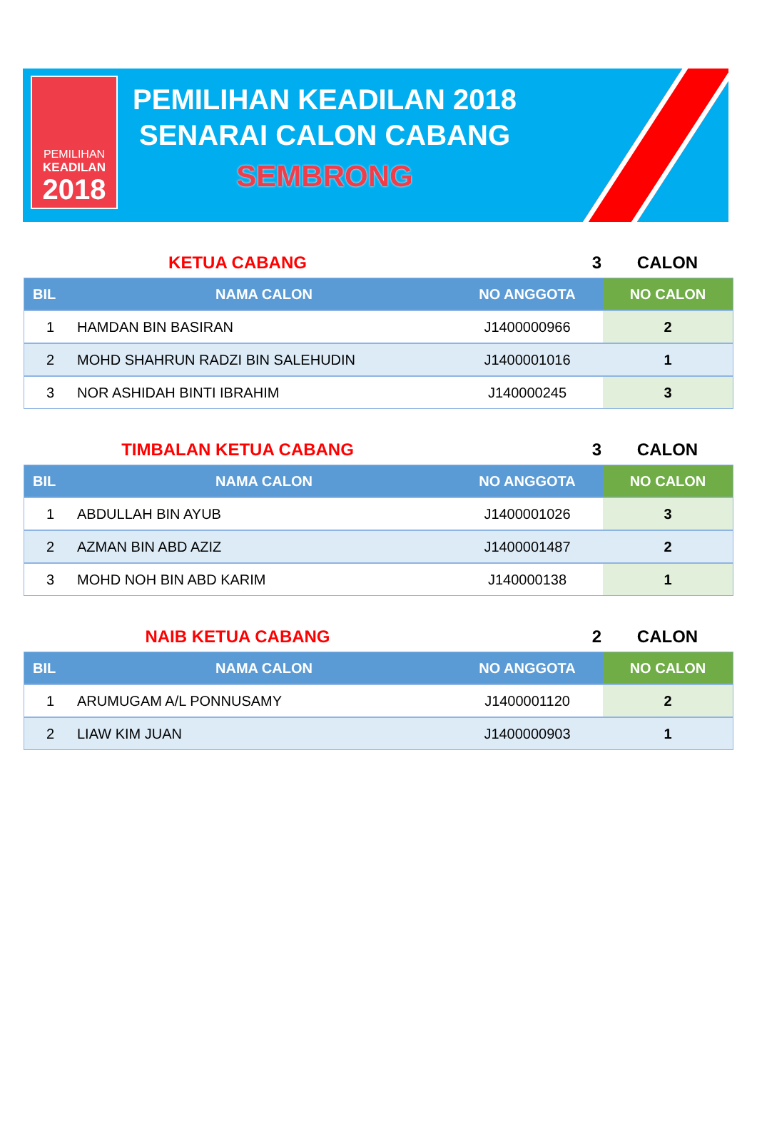PEMILIHAN
KEADILAN
2018
PEMILIHAN KEADILAN 2018
SENARAI CALON CABANG
SEMBRONG
KETUA CABANG 3 CALON
| BIL | NAMA CALON | NO ANGGOTA | NO CALON |
| --- | --- | --- | --- |
| 1 | HAMDAN BIN BASIRAN | J1400000966 | 2 |
| 2 | MOHD SHAHRUN RADZI BIN SALEHUDIN | J1400001016 | 1 |
| 3 | NOR ASHIDAH BINTI IBRAHIM | J140000245 | 3 |
TIMBALAN KETUA CABANG 3 CALON
| BIL | NAMA CALON | NO ANGGOTA | NO CALON |
| --- | --- | --- | --- |
| 1 | ABDULLAH BIN AYUB | J1400001026 | 3 |
| 2 | AZMAN BIN ABD AZIZ | J1400001487 | 2 |
| 3 | MOHD NOH BIN ABD KARIM | J140000138 | 1 |
NAIB KETUA CABANG 2 CALON
| BIL | NAMA CALON | NO ANGGOTA | NO CALON |
| --- | --- | --- | --- |
| 1 | ARUMUGAM A/L PONNUSAMY | J1400001120 | 2 |
| 2 | LIAW KIM JUAN | J1400000903 | 1 |